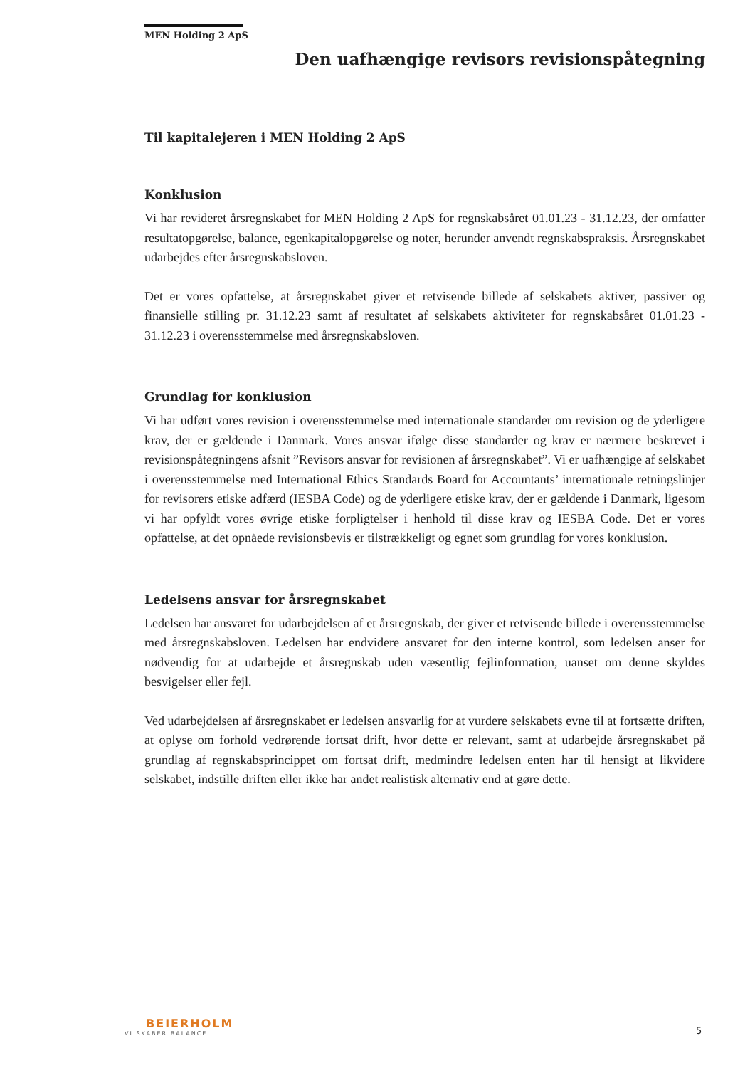MEN Holding 2 ApS
Den uafhængige revisors revisionspåtegning
Til kapitalejeren i MEN Holding 2 ApS
Konklusion
Vi har revideret årsregnskabet for MEN Holding 2 ApS for regnskabsåret 01.01.23 - 31.12.23, der omfatter resultatopgørelse, balance, egenkapitalopgørelse og noter, herunder anvendt regnskabspraksis. Årsregnskabet udarbejdes efter årsregnskabsloven.
Det er vores opfattelse, at årsregnskabet giver et retvisende billede af selskabets aktiver, passiver og finansielle stilling pr. 31.12.23 samt af resultatet af selskabets aktiviteter for regnskabsåret 01.01.23 - 31.12.23 i overensstemmelse med årsregnskabsloven.
Grundlag for konklusion
Vi har udført vores revision i overensstemmelse med internationale standarder om revision og de yderligere krav, der er gældende i Danmark. Vores ansvar ifølge disse standarder og krav er nærmere beskrevet i revisionspåtegningens afsnit ”Revisors ansvar for revisionen af årsregnskabet”. Vi er uafhængige af selskabet i overensstemmelse med International Ethics Standards Board for Accountants’ internationale retningslinjer for revisorers etiske adfærd (IESBA Code) og de yderligere etiske krav, der er gældende i Danmark, ligesom vi har opfyldt vores øvrige etiske forpligtelser i henhold til disse krav og IESBA Code. Det er vores opfattelse, at det opnåede revisionsbevis er tilstrækkeligt og egnet som grundlag for vores konklusion.
Ledelsens ansvar for årsregnskabet
Ledelsen har ansvaret for udarbejdelsen af et årsregnskab, der giver et retvisende billede i overensstemmelse med årsregnskabsloven. Ledelsen har endvidere ansvaret for den interne kontrol, som ledelsen anser for nødvendig for at udarbejde et årsregnskab uden væsentlig fejlinformation, uanset om denne skyldes besvigelser eller fejl.
Ved udarbejdelsen af årsregnskabet er ledelsen ansvarlig for at vurdere selskabets evne til at fortsætte driften, at oplyse om forhold vedrørende fortsat drift, hvor dette er relevant, samt at udarbejde årsregnskabet på grundlag af regnskabsprincippet om fortsat drift, medmindre ledelsen enten har til hensigt at likvidere selskabet, indstille driften eller ikke har andet realistisk alternativ end at gøre dette.
BEIERHOLM
VI SKABER BALANCE
5